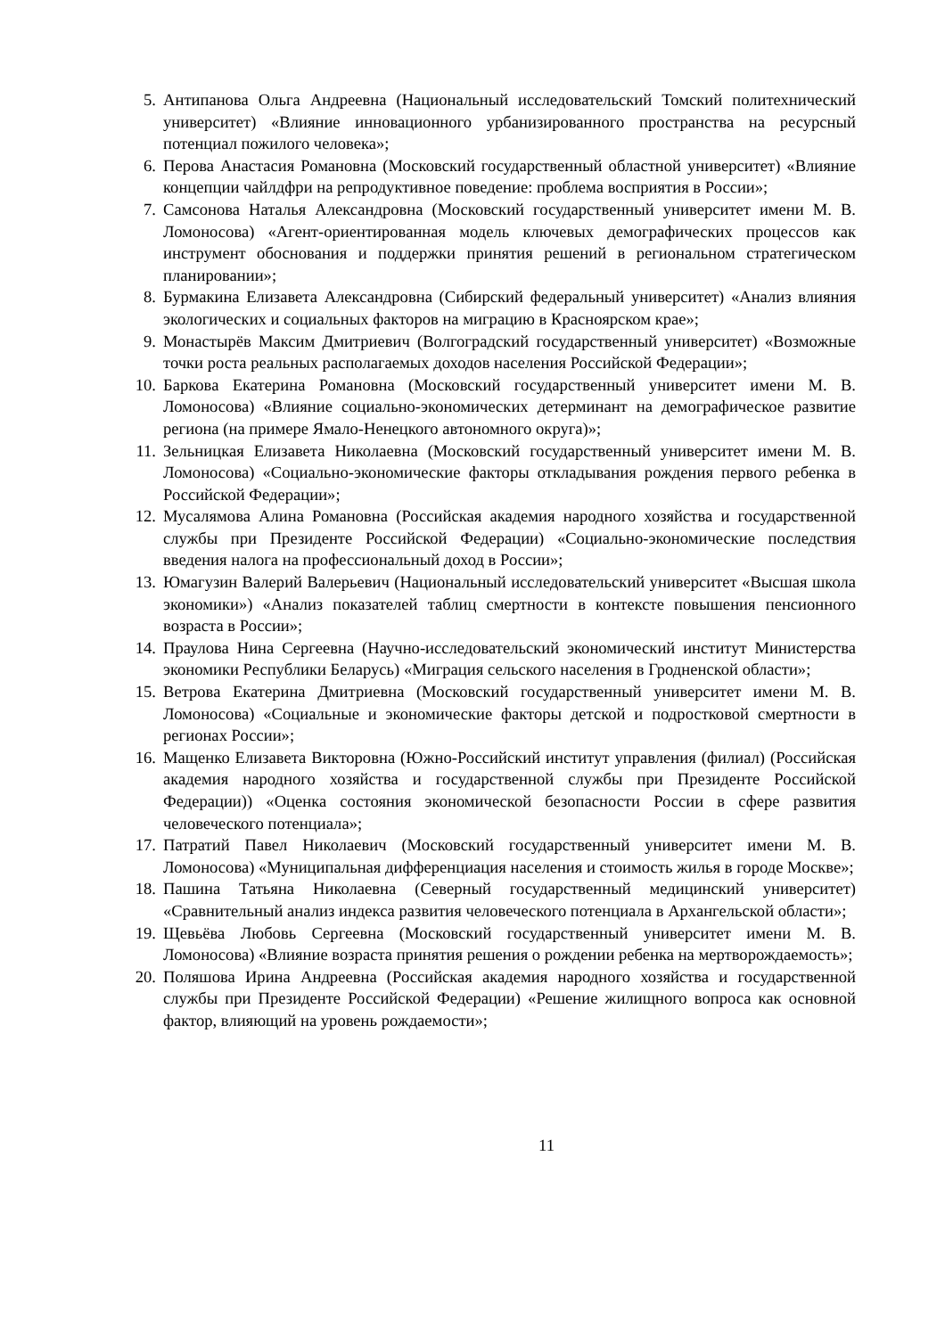5. Антипанова Ольга Андреевна (Национальный исследовательский Томский политехнический университет) «Влияние инновационного урбанизированного пространства на ресурсный потенциал пожилого человека»;
6. Перова Анастасия Романовна (Московский государственный областной университет) «Влияние концепции чайлдфри на репродуктивное поведение: проблема восприятия в России»;
7. Самсонова Наталья Александровна (Московский государственный университет имени М. В. Ломоносова) «Агент-ориентированная модель ключевых демографических процессов как инструмент обоснования и поддержки принятия решений в региональном стратегическом планировании»;
8. Бурмакина Елизавета Александровна (Сибирский федеральный университет) «Анализ влияния экологических и социальных факторов на миграцию в Красноярском крае»;
9. Монастырёв Максим Дмитриевич (Волгоградский государственный университет) «Возможные точки роста реальных располагаемых доходов населения Российской Федерации»;
10. Баркова Екатерина Романовна (Московский государственный университет имени М. В. Ломоносова) «Влияние социально-экономических детерминант на демографическое развитие региона (на примере Ямало-Ненецкого автономного округа)»;
11. Зельницкая Елизавета Николаевна (Московский государственный университет имени М. В. Ломоносова) «Социально-экономические факторы откладывания рождения первого ребенка в Российской Федерации»;
12. Мусалямова Алина Романовна (Российская академия народного хозяйства и государственной службы при Президенте Российской Федерации) «Социально-экономические последствия введения налога на профессиональный доход в России»;
13. Юмагузин Валерий Валерьевич (Национальный исследовательский университет «Высшая школа экономики») «Анализ показателей таблиц смертности в контексте повышения пенсионного возраста в России»;
14. Праулова Нина Сергеевна (Научно-исследовательский экономический институт Министерства экономики Республики Беларусь) «Миграция сельского населения в Гродненской области»;
15. Ветрова Екатерина Дмитриевна (Московский государственный университет имени М. В. Ломоносова) «Социальные и экономические факторы детской и подростковой смертности в регионах России»;
16. Мащенко Елизавета Викторовна (Южно-Российский институт управления (филиал) (Российская академия народного хозяйства и государственной службы при Президенте Российской Федерации)) «Оценка состояния экономической безопасности России в сфере развития человеческого потенциала»;
17. Патратий Павел Николаевич (Московский государственный университет имени М. В. Ломоносова) «Муниципальная дифференциация населения и стоимость жилья в городе Москве»;
18. Пашина Татьяна Николаевна (Северный государственный медицинский университет) «Сравнительный анализ индекса развития человеческого потенциала в Архангельской области»;
19. Щевьёва Любовь Сергеевна (Московский государственный университет имени М. В. Ломоносова) «Влияние возраста принятия решения о рождении ребенка на мертворождаемость»;
20. Поляшова Ирина Андреевна (Российская академия народного хозяйства и государственной службы при Президенте Российской Федерации) «Решение жилищного вопроса как основной фактор, влияющий на уровень рождаемости»;
11